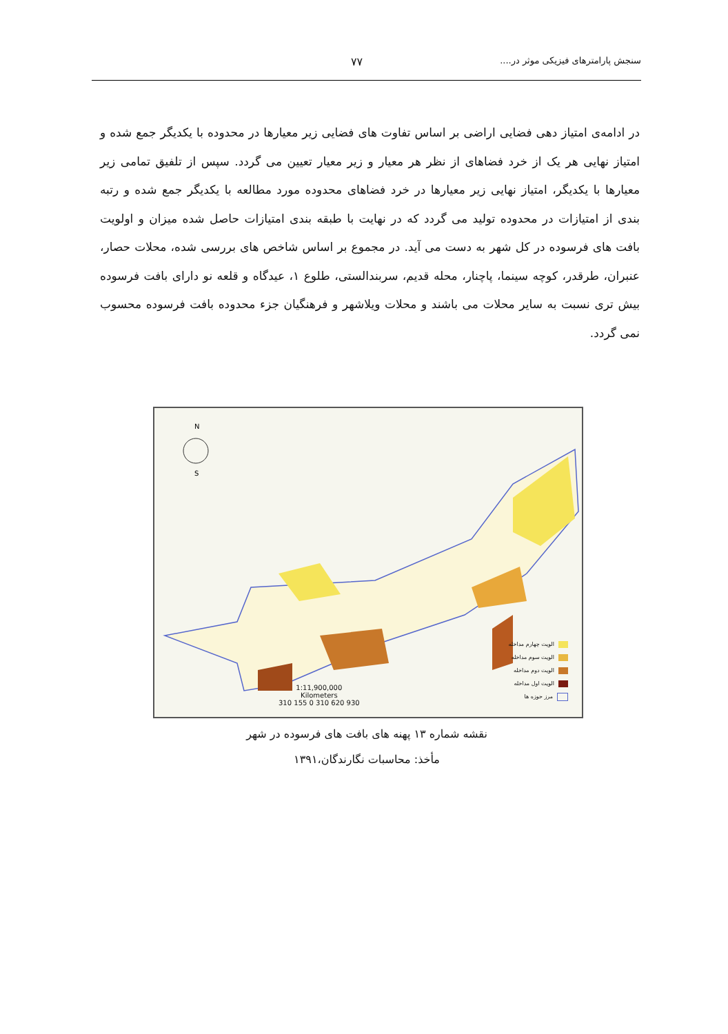سنجش پارامترهای فیزیکی موثر در.... ۷۷
در ادامه‌ی امتیاز دهی فضایی اراضی بر اساس تفاوت های فضایی زیر معیارها در محدوده با یکدیگر جمع شده و امتیاز نهایی هر یک از خرد فضاهای از نظر هر معیار و زیر معیار تعیین می گردد. سپس از تلفیق تمامی زیر معیارها با یکدیگر، امتیاز نهایی زیر معیارها در خرد فضاهای محدوده مورد مطالعه با یکدیگر جمع شده و رتبه بندی از امتیازات در محدوده تولید می گردد که در نهایت با طبقه بندی امتیازات حاصل شده میزان و اولویت بافت های فرسوده در کل شهر به دست می آید. در مجموع بر اساس شاخص های بررسی شده، محلات حصار، عنبران، طرقدر، کوچه سینما، پاچنار، محله قدیم، سربندالستی، طلوع ۱، عیدگاه و قلعه نو دارای بافت فرسوده بیش تری نسبت به سایر محلات می باشند و محلات ویلاشهر و فرهنگیان جزء محدوده بافت فرسوده محسوب نمی گردد.
N
S
1:11,900,000
Kilometers
310 155 0 310 620 930
الویت چهارم مداخله
الویت سوم مداخله
الویت دوم مداخله
الویت اول مداخله
مرز حوزه ها
نقشه شماره ۱۳ پهنه های بافت های فرسوده در شهر
مأخذ: محاسبات نگارندگان،۱۳۹۱